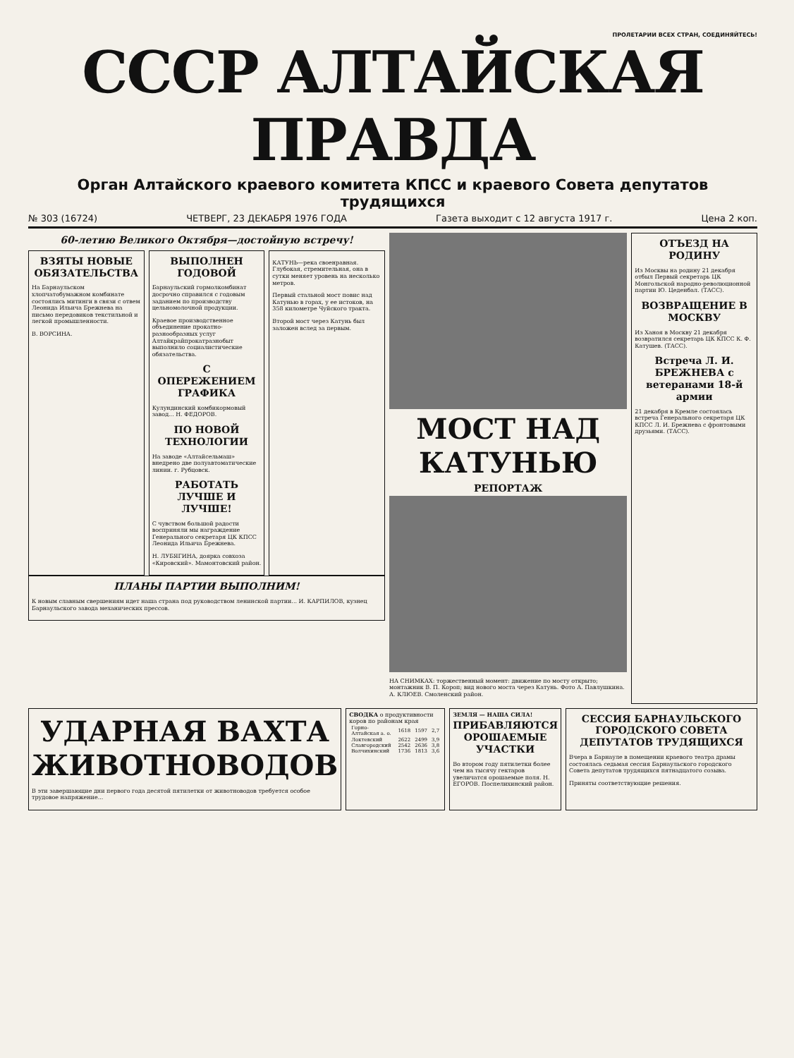ПРОЛЕТАРИИ ВСЕХ СТРАН, СОЕДИНЯЙТЕСЬ!
СССР АЛТАЙСКАЯ ПРАВДА
Орган Алтайского краевого комитета КПСС и краевого Совета депутатов трудящихся
№ 303 (16724) ЧЕТВЕРГ, 23 ДЕКАБРЯ 1976 ГОДА Газета выходит с 12 августа 1917 г. Цена 2 коп.
60-летию Великого Октября—достойную встречу!
ВЗЯТЫ НОВЫЕ ОБЯЗАТЕЛЬСТВА
На Барнаульском хлопчатобумажном комбинате состоялись митинги в связи с отвем Леонида Ильича Брежнева на письмо передовиков текстильной и легкой промышленности.
В. ВОРСИНА.
ВЫПОЛНЕН ГОДОВОЙ
Барнаульский гормолкомбинат досрочно справился с годовым заданием по производству цельномолочной продукции.
Краевое производственное объединение прокатно-разнообразных услуг Алтайкрайпрокатразнобыт выполнило социалистические обязательства.
С ОПЕРЕЖЕНИЕМ ГРАФИКА
Кулундинский комбикормовый завод... Н. ФЕДОРОВ.
ПО НОВОЙ ТЕХНОЛОГИИ
На заводе «Алтайсельмаш» внедрено две полуавтоматические линии. г. Рубцовск.
РАБОТАТЬ ЛУЧШЕ И ЛУЧШЕ!
С чувством большой радости восприняли мы награждение Генерального секретаря ЦК КПСС Леонида Ильича Брежнева.
Н. ЛУБЯГИНА, доярка совхоза «Кировский». Мамонтовский район.
КАТУНЬ—река своенравная. Глубокая, стремительная, она в сутки меняет уровень на несколько метров.
Первый стальной мост повис над Катунью в горах, у ее истоков, на 358 километре Чуйского тракта.
Второй мост через Катунь был заложен вслед за первым.
ПЛАНЫ ПАРТИИ ВЫПОЛНИМ!
К новым славным свершениям идет наша страна под руководством ленинской партии... И. КАРПИЛОВ, кузнец Барнаульского завода механических прессов.
МОСТ НАД КАТУНЬЮ
РЕПОРТАЖ
НА СНИМКАХ: торжественный момент: движение по мосту открыто; монтажник В. П. Короп; вид нового моста через Катунь. Фото А. Павлушкина. А. КЛЮЕВ. Смоленский район.
ОТЪЕЗД НА РОДИНУ
Из Москвы на родину 21 декабря отбыл Первый секретарь ЦК Монгольской народно-революционной партии Ю. Цеденбал. (ТАСС).
ВОЗВРАЩЕНИЕ В МОСКВУ
Из Ханоя в Москву 21 декабря возвратился секретарь ЦК КПСС К. Ф. Катушев. (ТАСС).
Встреча Л. И. БРЕЖНЕВА с ветеранами 18-й армии
21 декабря в Кремле состоялась встреча Генерального секретаря ЦК КПСС Л. И. Брежнева с фронтовыми друзьями. (ТАСС).
УДАРНАЯ ВАХТА ЖИВОТНОВОДОВ
В эти завершающие дни первого года десятой пятилетки от животноводов требуется особое трудовое напряжение...
СВОДКА о продуктивности коров по районам края
| Горно-Алтайская а. о. | 1618 | 1597 | 2,7 |
| Локтевский | 2622 | 2499 | 3,9 |
| Славгородский | 2542 | 2636 | 3,8 |
| Волчихинский | 1736 | 1813 | 3,6 |
ЗЕМЛЯ — НАША СИЛА!
ПРИБАВЛЯЮТСЯ ОРОШАЕМЫЕ УЧАСТКИ
Во втором году пятилетки более чем на тысячу гектаров увеличатся орошаемые поля. Н. ЕГОРОВ. Поспелихинский район.
СЕССИЯ БАРНАУЛЬСКОГО ГОРОДСКОГО СОВЕТА ДЕПУТАТОВ ТРУДЯЩИХСЯ
Вчера в Барнауле в помещении краевого театра драмы состоялась седьмая сессия Барнаульского городского Совета депутатов трудящихся пятнадцатого созыва.
Приняты соответствующие решения.